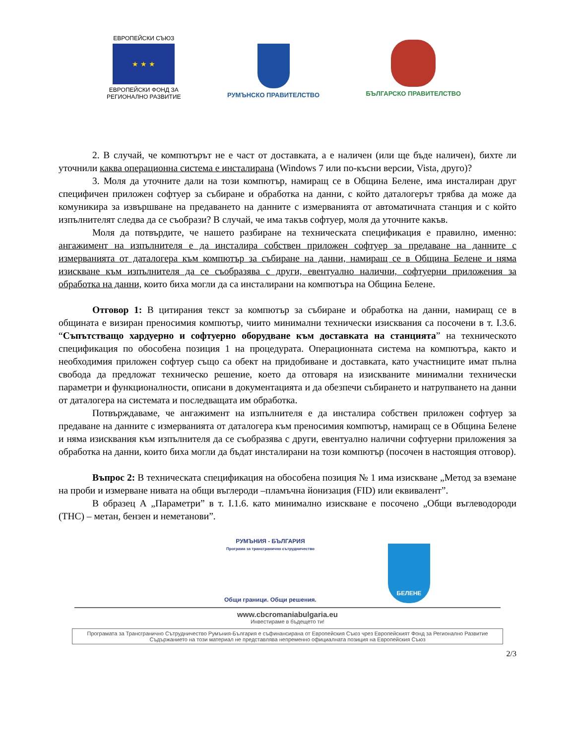ЕВРОПЕЙСКИ СЪЮЗ
★ ★ ★
ЕВРОПЕЙСКИ ФОНД ЗА
РЕГИОНАЛНО РАЗВИТИЕ
РУМЪНСКО ПРАВИТЕЛСТВО
БЪЛГАРСКО ПРАВИТЕЛСТВО
2. В случай, че компютърът не е част от доставката, а е наличен (или ще бъде наличен), бихте ли уточнили каква операционна система е инсталирана (Windows 7 или по-късни версии, Vista, друго)?
3. Моля да уточните дали на този компютър, намиращ се в Община Белене, има инсталиран друг специфичен приложен софтуер за събиране и обработка на данни, с който даталогерът трябва да може да комуникира за извършване на предаването на данните с измерванията от автоматичната станция и с който изпълнителят следва да се съобрази? В случай, че има такъв софтуер, моля да уточните какъв.
Моля да потвърдите, че нашето разбиране на техническата спецификация е правилно, именно: ангажимент на изпълнителя е да инсталира собствен приложен софтуер за предаване на данните с измерванията от даталогера към компютър за събиране на данни, намиращ се в Община Белене и няма изискване към изпълнителя да се съобразява с други, евентуално налични, софтуерни приложения за обработка на данни, които биха могли да са инсталирани на компютъра на Община Белене.
Отговор 1: В цитирания текст за компютър за събиране и обработка на данни, намиращ се в общината е визиран преносимия компютър, чиито минимални технически изисквания са посочени в т. I.3.6. “Съпътстващо хардуерно и софтуерно оборудване към доставката на станцията” на техническото спецификация по обособена позиция 1 на процедурата. Операционната система на компютъра, както и необходимия приложен софтуер също са обект на придобиване и доставката, като участниците имат пълна свобода да предложат техническо решение, което да отговаря на изискваните минимални технически параметри и функционалности, описани в документацията и да обезпечи събирането и натрупването на данни от даталогера на системата и последващата им обработка.
Потвърждаваме, че ангажимент на изпълнителя е да инсталира собствен приложен софтуер за предаване на данните с измерванията от даталогера към преносимия компютър, намиращ се в Община Белене и няма изисквания към изпълнителя да се съобразява с други, евентуално налични софтуерни приложения за обработка на данни, които биха могли да бъдат инсталирани на този компютър (посочен в настоящия отговор).
Въпрос 2: В техническата спецификация на обособена позиция № 1 има изискване „Метод за вземане на проби и измерване нивата на общи въглероди –пламъчна йонизация (FID) или еквивалент”.
В образец А „Параметри” в т. I.1.6. като минимално изискване е посочено „Общи въглеводороди (THC) – метан, бензен и неметанови”.
РУМЪНИЯ - БЪЛГАРИЯ
Програма за трансгранично сътрудничество
Общи граници. Общи решения.
БЕЛЕНЕ
www.cbcromaniabulgaria.eu
Инвестираме в бъдещето ти!
Програмата за Трансгранично Сътрудничество Румъния-България е съфинансирана от Европейския Съюз чрез Европейският Фонд за Регионално Развитие
Съдържанието на този материал не представлява непременно официалната позиция на Европейския Съюз
2/3